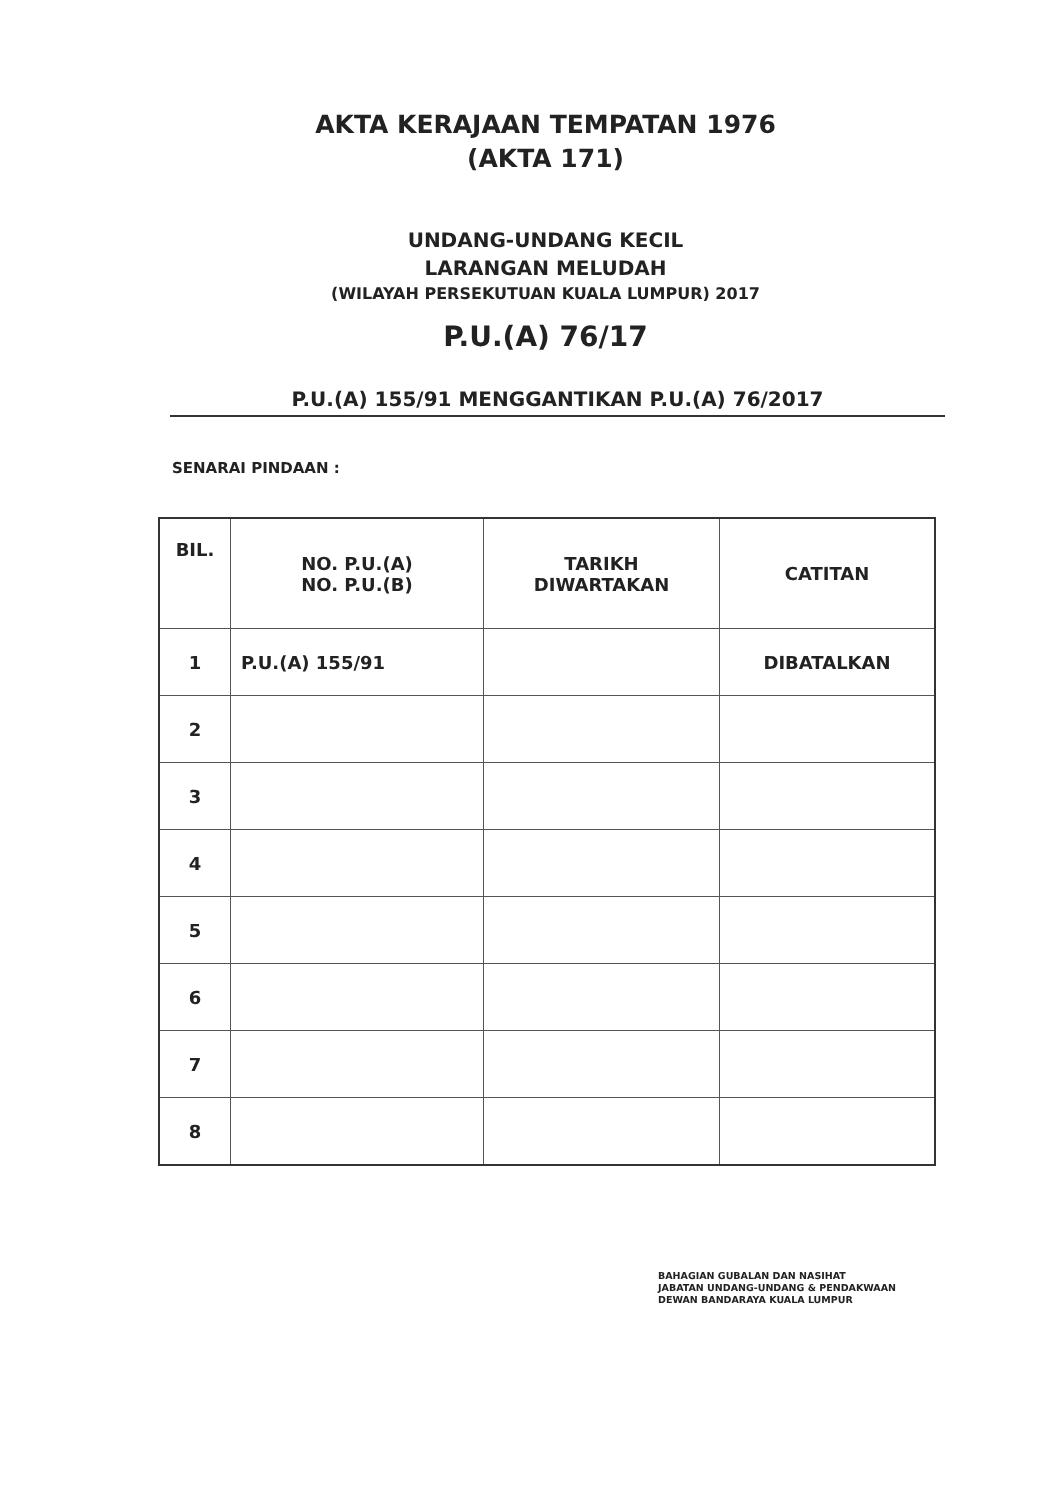AKTA KERAJAAN TEMPATAN 1976
(AKTA 171)
UNDANG-UNDANG KECIL
LARANGAN MELUDAH
(WILAYAH PERSEKUTUAN KUALA LUMPUR) 2017
P.U.(A) 76/17
P.U.(A) 155/91 MENGGANTIKAN P.U.(A) 76/2017
SENARAI PINDAAN :
| BIL. | NO. P.U.(A) NO. P.U.(B) | TARIKH DIWARTAKAN | CATITAN |
| --- | --- | --- | --- |
| 1 | P.U.(A) 155/91 | | DIBATALKAN |
| 2 | | | |
| 3 | | | |
| 4 | | | |
| 5 | | | |
| 6 | | | |
| 7 | | | |
| 8 | | | |
BAHAGIAN GUBALAN DAN NASIHAT
JABATAN UNDANG-UNDANG & PENDAKWAAN
DEWAN BANDARAYA KUALA LUMPUR